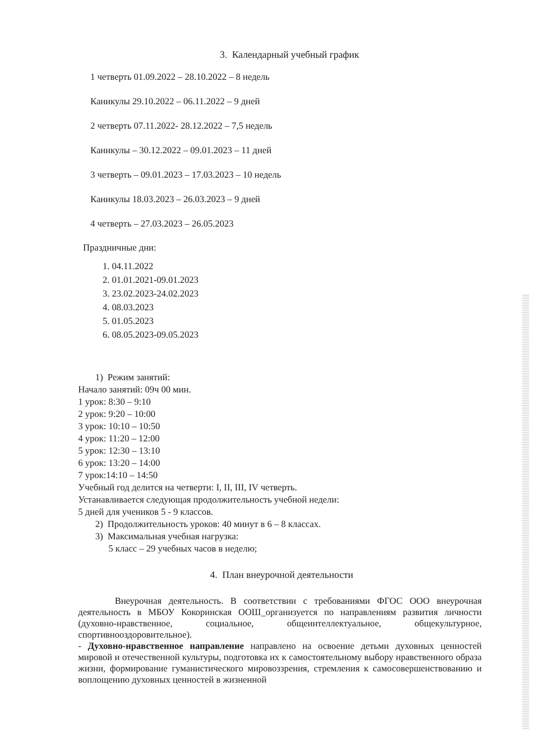3. Календарный учебный график
1 четверть 01.09.2022 – 28.10.2022 – 8 недель
Каникулы 29.10.2022 – 06.11.2022 – 9 дней
2 четверть 07.11.2022- 28.12.2022 – 7,5 недель
Каникулы – 30.12.2022 – 09.01.2023 – 11 дней
3 четверть – 09.01.2023 – 17.03.2023 – 10 недель
Каникулы 18.03.2023 – 26.03.2023 – 9 дней
4 четверть – 27.03.2023 – 26.05.2023
Праздничные дни:
1. 04.11.2022
2. 01.01.2021-09.01.2023
3. 23.02.2023-24.02.2023
4. 08.03.2023
5. 01.05.2023
6. 08.05.2023-09.05.2023
1) Режим занятий:
Начало занятий: 09ч 00 мин.
1 урок: 8:30 – 9:10
2 урок: 9:20 – 10:00
3 урок: 10:10 – 10:50
4 урок: 11:20 – 12:00
5 урок: 12:30 – 13:10
6 урок: 13:20 – 14:00
7 урок:14:10 – 14:50
Учебный год делится на четверти: I, II, III, IV четверть.
Устанавливается следующая продолжительность учебной недели:
5 дней для учеников 5 - 9 классов.
2) Продолжительность уроков: 40 минут в 6 – 8 классах.
3) Максимальная учебная нагрузка:
5 класс – 29 учебных часов в неделю;
4. План внеурочной деятельности
Внеурочная деятельность. В соответствии с требованиями ФГОС ООО внеурочная деятельность в МБОУ Кокоринская ООШ_организуется по направлениям развития личности (духовно-нравственное, социальное, общеинтеллектуальное, общекультурное, спортивнооздоровительное).
- Духовно-нравственное направление направлено на освоение детьми духовных ценностей мировой и отечественной культуры, подготовка их к самостоятельному выбору нравственного образа жизни, формирование гуманистического мировоззрения, стремления к самосовершенствованию и воплощению духовных ценностей в жизненной